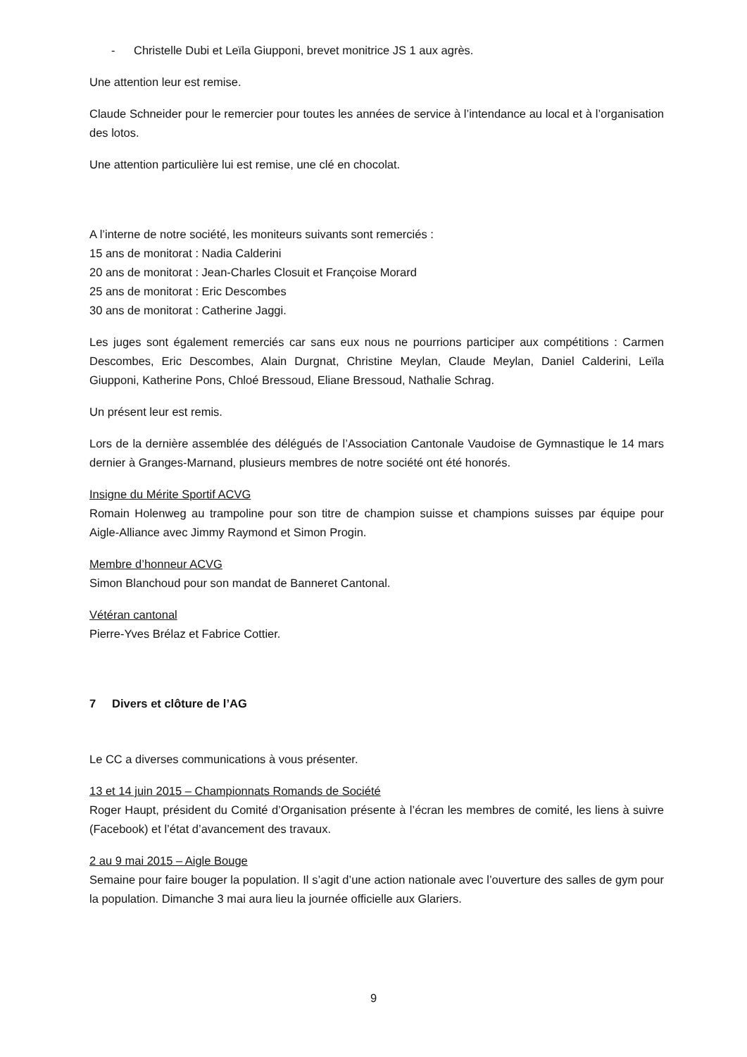- Christelle Dubi et Leïla Giupponi, brevet monitrice JS 1 aux agrès.
Une attention leur est remise.
Claude Schneider pour le remercier pour toutes les années de service à l’intendance au local et à l’organisation des lotos.
Une attention particulière lui est remise, une clé en chocolat.
A l’interne de notre société, les moniteurs suivants sont remerciés :
15 ans de monitorat : Nadia Calderini
20 ans de monitorat : Jean-Charles Closuit et Françoise Morard
25 ans de monitorat : Eric Descombes
30 ans de monitorat : Catherine Jaggi.
Les juges sont également remerciés car sans eux nous ne pourrions participer aux compétitions : Carmen Descombes, Eric Descombes, Alain Durgnat, Christine Meylan, Claude Meylan, Daniel Calderini, Leïla Giupponi, Katherine Pons, Chloé Bressoud, Eliane Bressoud, Nathalie Schrag.
Un présent leur est remis.
Lors de la dernière assemblée des délégués de l’Association Cantonale Vaudoise de Gymnastique le 14 mars dernier à Granges-Marnand, plusieurs membres de notre société ont été honorés.
Insigne du Mérite Sportif ACVG
Romain Holenweg au trampoline pour son titre de champion suisse et champions suisses par équipe pour Aigle-Alliance avec Jimmy Raymond et Simon Progin.
Membre d’honneur ACVG
Simon Blanchoud pour son mandat de Banneret Cantonal.
Vétéran cantonal
Pierre-Yves Brélaz et Fabrice Cottier.
7 Divers et clôture de l’AG
Le CC a diverses communications à vous présenter.
13 et 14 juin 2015 – Championnats Romands de Société
Roger Haupt, président du Comité d’Organisation présente à l’écran les membres de comité, les liens à suivre (Facebook) et l’état d’avancement des travaux.
2 au 9 mai 2015 – Aigle Bouge
Semaine pour faire bouger la population. Il s’agit d’une action nationale avec l’ouverture des salles de gym pour la population. Dimanche 3 mai aura lieu la journée officielle aux Glariers.
9